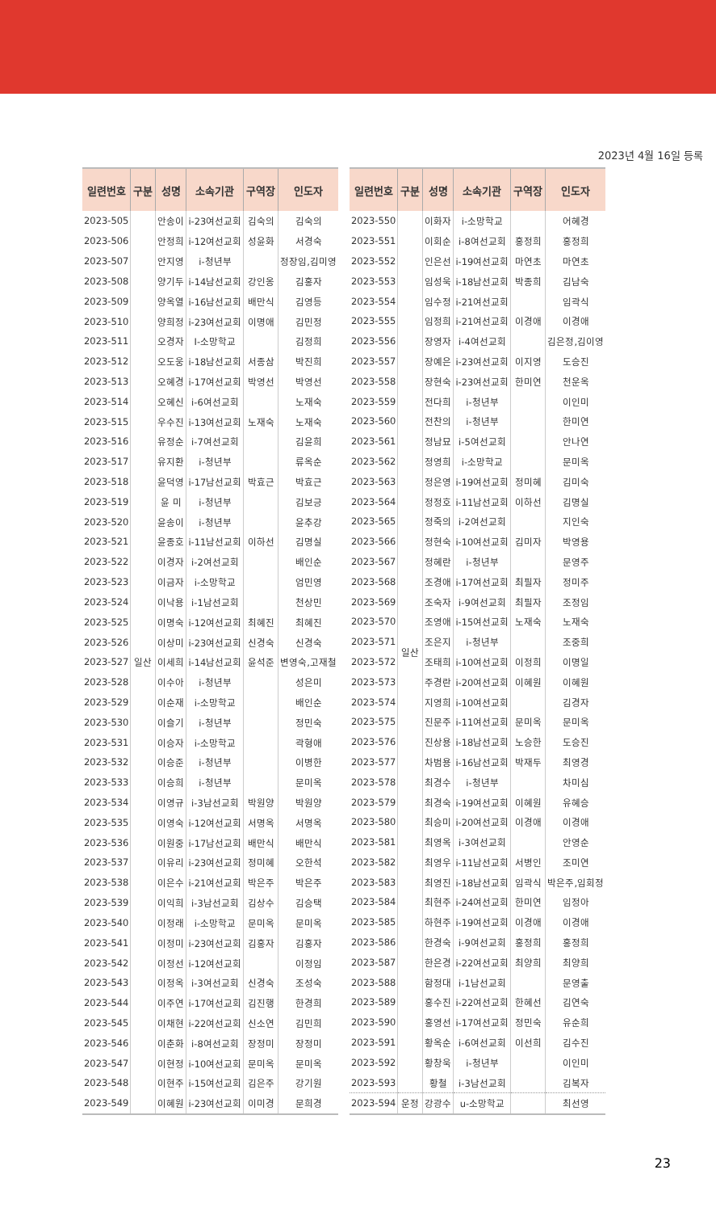2023년 4월 16일 등록
| 일련번호 | 구분 | 성명 | 소속기관 | 구역장 | 인도자 |
| --- | --- | --- | --- | --- | --- |
| 2023-505 | 일산 | 안송이 | i-23여선교회 | 김숙의 | 김숙의 |
| 2023-506 | | 안정희 | i-12여선교회 | 성윤화 | 서경숙 |
| 2023-507 | | 안지영 | i-청년부 | | 정장임,김미영 |
| 2023-508 | | 양기두 | i-14남선교회 | 강인옹 | 김홍자 |
| 2023-509 | | 양옥열 | i-16남선교회 | 배만식 | 김영등 |
| 2023-510 | | 양희정 | i-23여선교회 | 이명애 | 김민정 |
| 2023-511 | | 오경자 | I-소망학교 | | 김정희 |
| 2023-512 | | 오도웅 | i-18남선교회 | 서종삼 | 박진희 |
| 2023-513 | | 오혜경 | i-17여선교회 | 박영선 | 박영선 |
| 2023-514 | | 오혜신 | i-6여선교회 | | 노재숙 |
| 2023-515 | | 우수진 | i-13여선교회 | 노재숙 | 노재숙 |
| 2023-516 | | 유정순 | i-7여선교회 | | 김윤희 |
| 2023-517 | | 유지환 | i-청년부 | | 류옥순 |
| 2023-518 | | 윤덕영 | i-17남선교회 | 박효근 | 박효근 |
| 2023-519 | | 윤 미 | i-청년부 | | 김보긍 |
| 2023-520 | | 윤송이 | i-청년부 | | 윤추강 |
| 2023-521 | | 윤종호 | i-11남선교회 | 이하선 | 김명실 |
| 2023-522 | | 이경자 | i-2여선교회 | | 배인순 |
| 2023-523 | | 이금자 | i-소망학교 | | 엄민영 |
| 2023-524 | | 이낙용 | i-1남선교회 | | 천상민 |
| 2023-525 | | 이명숙 | i-12여선교회 | 최혜진 | 최혜진 |
| 2023-526 | | 이상미 | i-23여선교회 | 신경숙 | 신경숙 |
| 2023-527 | | 이세희 | i-14남선교회 | 윤석준 | 변영숙,고재철 |
| 2023-528 | | 이수아 | i-청년부 | | 성은미 |
| 2023-529 | | 이순재 | i-소망학교 | | 배인순 |
| 2023-530 | | 이슬기 | i-청년부 | | 정민숙 |
| 2023-531 | | 이승자 | i-소망학교 | | 곽형애 |
| 2023-532 | | 이승준 | i-청년부 | | 이병한 |
| 2023-533 | | 이승희 | i-청년부 | | 문미옥 |
| 2023-534 | | 이영규 | i-3남선교회 | 박원양 | 박원양 |
| 2023-535 | | 이영숙 | i-12여선교회 | 서명옥 | 서명옥 |
| 2023-536 | | 이원중 | i-17남선교회 | 배만식 | 배만식 |
| 2023-537 | | 이유리 | i-23여선교회 | 정미혜 | 오한석 |
| 2023-538 | | 이은수 | i-21여선교회 | 박은주 | 박은주 |
| 2023-539 | | 이익희 | i-3남선교회 | 김상수 | 김승택 |
| 2023-540 | | 이정래 | i-소망학교 | 문미옥 | 문미옥 |
| 2023-541 | | 이정미 | i-23여선교회 | 김홍자 | 김홍자 |
| 2023-542 | | 이정선 | i-12여선교회 | | 이정임 |
| 2023-543 | | 이정옥 | i-3여선교회 | 신경숙 | 조성숙 |
| 2023-544 | | 이주연 | i-17여선교회 | 김진행 | 한경희 |
| 2023-545 | | 이채현 | i-22여선교회 | 신소연 | 김민희 |
| 2023-546 | | 이춘화 | i-8여선교회 | 장정미 | 장정미 |
| 2023-547 | | 이현정 | i-10여선교회 | 문미옥 | 문미옥 |
| 2023-548 | | 이현주 | i-15여선교회 | 김은주 | 강기원 |
| 2023-549 | | 이혜원 | i-23여선교회 | 이미경 | 문희경 |
| 일련번호 | 구분 | 성명 | 소속기관 | 구역장 | 인도자 |
| --- | --- | --- | --- | --- | --- |
| 2023-550 | 일산 | 이화자 | i-소망학교 | | 어혜경 |
| 2023-551 | | 이회순 | i-8여선교회 | 홍정희 | 홍정희 |
| 2023-552 | | 인은선 | i-19여선교회 | 마연초 | 마연초 |
| 2023-553 | | 임성욱 | i-18남선교회 | 박종희 | 김남숙 |
| 2023-554 | | 임수정 | i-21여선교회 | | 임곽식 |
| 2023-555 | | 임정희 | i-21여선교회 | 이경애 | 이경애 |
| 2023-556 | | 장영자 | i-4여선교회 | | 김은정,김이영 |
| 2023-557 | | 장예은 | i-23여선교회 | 이지영 | 도승진 |
| 2023-558 | | 장현숙 | i-23여선교회 | 한미연 | 천운옥 |
| 2023-559 | | 전다희 | i-청년부 | | 이인미 |
| 2023-560 | | 전찬의 | i-청년부 | | 한미연 |
| 2023-561 | | 정남묘 | i-5여선교회 | | 안나연 |
| 2023-562 | | 정영희 | i-소망학교 | | 문미옥 |
| 2023-563 | | 정은영 | i-19여선교회 | 정미혜 | 김미숙 |
| 2023-564 | | 정정호 | i-11남선교회 | 이하선 | 김명실 |
| 2023-565 | | 정죽의 | i-2여선교회 | | 지인숙 |
| 2023-566 | | 정현숙 | i-10여선교회 | 김미자 | 박영용 |
| 2023-567 | | 정혜란 | i-청년부 | | 문영주 |
| 2023-568 | | 조경애 | i-17여선교회 | 최필자 | 정미주 |
| 2023-569 | | 조숙자 | i-9여선교회 | 최필자 | 조정임 |
| 2023-570 | | 조영애 | i-15여선교회 | 노재숙 | 노재숙 |
| 2023-571 | | 조은지 | i-청년부 | | 조중희 |
| 2023-572 | | 조태희 | i-10여선교회 | 이정희 | 이명일 |
| 2023-573 | | 주경란 | i-20여선교회 | 이혜원 | 이혜원 |
| 2023-574 | | 지영희 | i-10여선교회 | | 김경자 |
| 2023-575 | | 진문주 | i-11여선교회 | 문미옥 | 문미옥 |
| 2023-576 | | 진상용 | i-18남선교회 | 노승한 | 도승진 |
| 2023-577 | | 차범용 | i-16남선교회 | 박재두 | 최영경 |
| 2023-578 | | 최경수 | i-청년부 | | 차미심 |
| 2023-579 | | 최경숙 | i-19여선교회 | 이혜원 | 유혜승 |
| 2023-580 | | 최승미 | i-20여선교회 | 이경애 | 이경애 |
| 2023-581 | | 최영옥 | i-3여선교회 | | 안영순 |
| 2023-582 | | 최영우 | i-11남선교회 | 서병인 | 조미연 |
| 2023-583 | | 최영진 | i-18남선교회 | 임곽식 | 박은주,임회정 |
| 2023-584 | | 최현주 | i-24여선교회 | 한미연 | 임정아 |
| 2023-585 | | 하현주 | i-19여선교회 | 이경애 | 이경애 |
| 2023-586 | | 한경숙 | i-9여선교회 | 홍정희 | 홍정희 |
| 2023-587 | | 한은경 | i-22여선교회 | 최양희 | 최양희 |
| 2023-588 | | 함정대 | i-1남선교회 | | 문영출 |
| 2023-589 | | 홍수진 | i-22여선교회 | 한혜선 | 김연숙 |
| 2023-590 | | 홍영선 | i-17여선교회 | 정민숙 | 유순희 |
| 2023-591 | | 황옥순 | i-6여선교회 | 이선희 | 김수진 |
| 2023-592 | | 황창욱 | i-청년부 | | 이인미 |
| 2023-593 | | 황철 | i-3남선교회 | | 김복자 |
| 2023-594 | 운정 | 강광수 | u-소망학교 | | 최선영 |
23